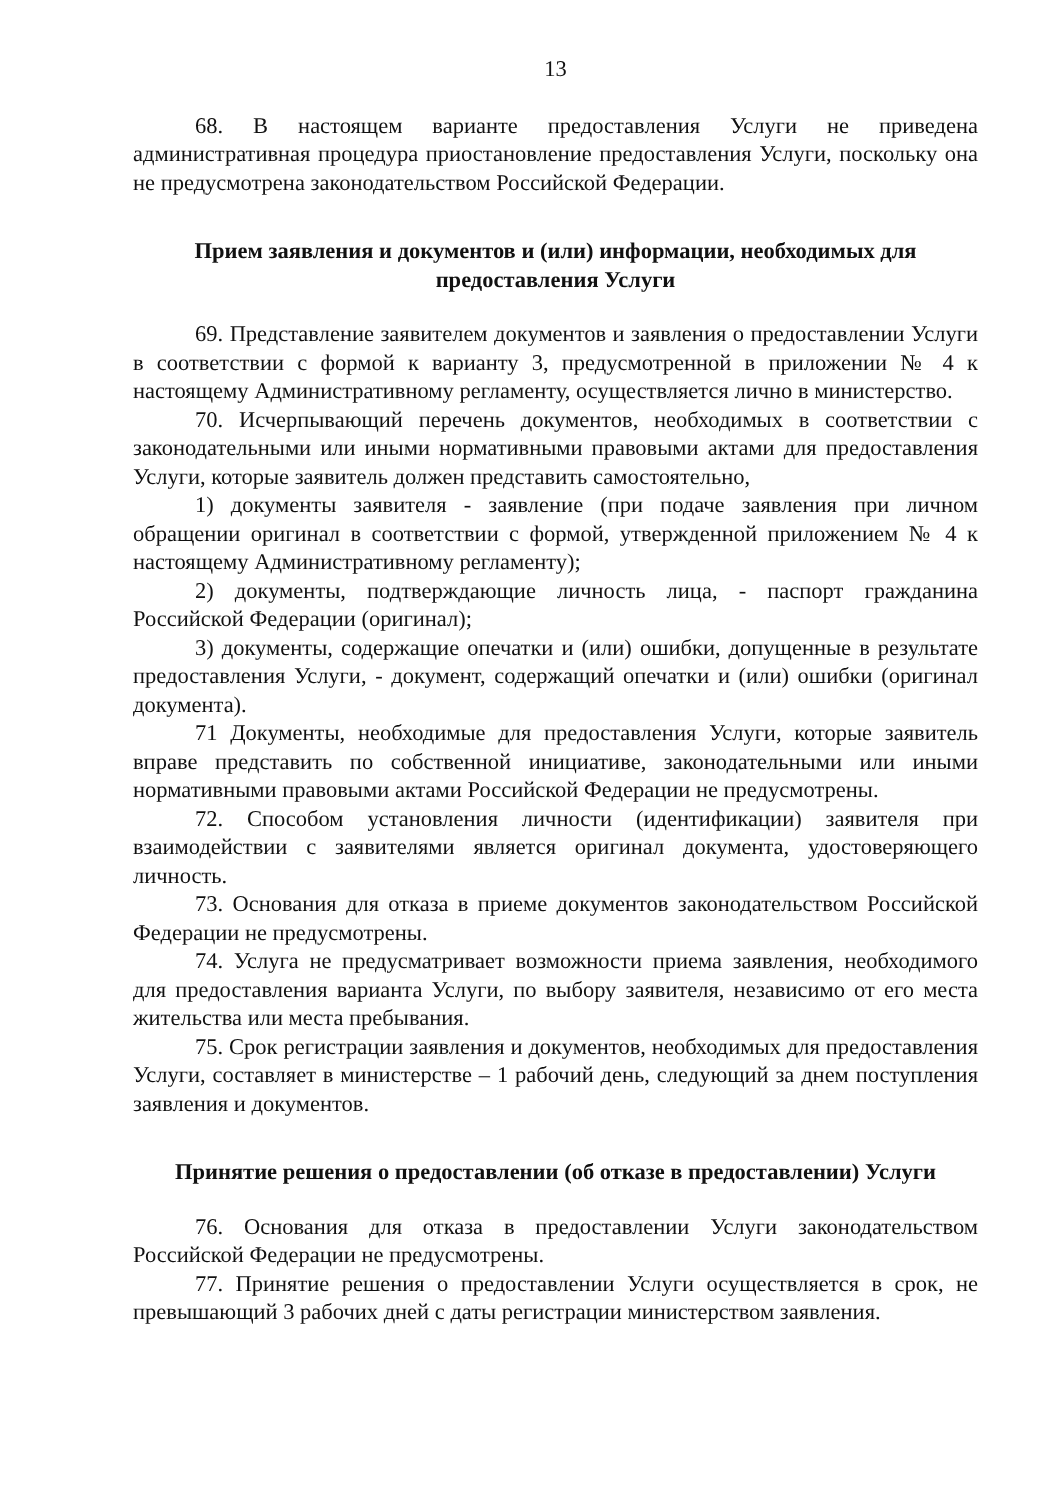13
68. В настоящем варианте предоставления Услуги не приведена административная процедура приостановление предоставления Услуги, поскольку она не предусмотрена законодательством Российской Федерации.
Прием заявления и документов и (или) информации, необходимых для предоставления Услуги
69. Представление заявителем документов и заявления о предоставлении Услуги в соответствии с формой к варианту 3, предусмотренной в приложении № 4 к настоящему Административному регламенту, осуществляется лично в министерство.
70. Исчерпывающий перечень документов, необходимых в соответствии с законодательными или иными нормативными правовыми актами для предоставления Услуги, которые заявитель должен представить самостоятельно,
1) документы заявителя - заявление (при подаче заявления при личном обращении оригинал в соответствии с формой, утвержденной приложением № 4 к настоящему Административному регламенту);
2) документы, подтверждающие личность лица, - паспорт гражданина Российской Федерации (оригинал);
3) документы, содержащие опечатки и (или) ошибки, допущенные в результате предоставления Услуги, - документ, содержащий опечатки и (или) ошибки (оригинал документа).
71 Документы, необходимые для предоставления Услуги, которые заявитель вправе представить по собственной инициативе, законодательными или иными нормативными правовыми актами Российской Федерации не предусмотрены.
72. Способом установления личности (идентификации) заявителя при взаимодействии с заявителями является оригинал документа, удостоверяющего личность.
73. Основания для отказа в приеме документов законодательством Российской Федерации не предусмотрены.
74. Услуга не предусматривает возможности приема заявления, необходимого для предоставления варианта Услуги, по выбору заявителя, независимо от его места жительства или места пребывания.
75. Срок регистрации заявления и документов, необходимых для предоставления Услуги, составляет в министерстве – 1 рабочий день, следующий за днем поступления заявления и документов.
Принятие решения о предоставлении (об отказе в предоставлении) Услуги
76. Основания для отказа в предоставлении Услуги законодательством Российской Федерации не предусмотрены.
77. Принятие решения о предоставлении Услуги осуществляется в срок, не превышающий 3 рабочих дней с даты регистрации министерством заявления.